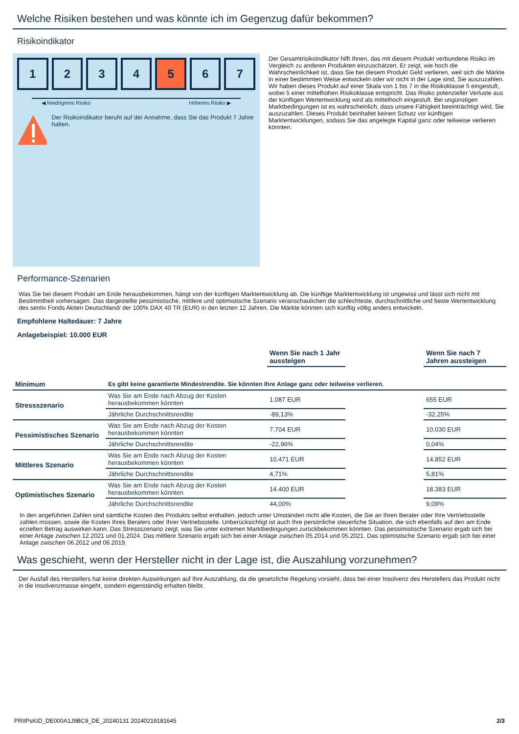Welche Risiken bestehen und was könnte ich im Gegenzug dafür bekommen?
Risikoindikator
1 2 3 4 5 6 7
◀ Niedrigeres Risiko Höheres Risiko ▶
Der Risikoindikator beruht auf der Annahme, dass Sie das Produkt 7 Jahre halten.
Der Gesamtrisikoindikator hilft Ihnen, das mit diesem Produkt verbundene Risiko im Vergleich zu anderen Produkten einzuschätzen. Er zeigt, wie hoch die Wahrscheinlichkeit ist, dass Sie bei diesem Produkt Geld verlieren, weil sich die Märkte in einer bestimmten Weise entwickeln oder wir nicht in der Lage sind, Sie auszuzahlen. Wir haben dieses Produkt auf einer Skala von 1 bis 7 in die Risikoklasse 5 eingestuft, wobei 5 einer mittelhohen Risikoklasse entspricht. Das Risiko potenzieller Verluste aus der künftigen Wertentwicklung wird als mittelhoch eingestuft. Bei ungünstigen Marktbedingungen ist es wahrscheinlich, dass unsere Fähigkeit beeinträchtigt wird, Sie auszuzahlen. Dieses Produkt beinhaltet keinen Schutz vor künftigen Marktentwicklungen, sodass Sie das angelegte Kapital ganz oder teilweise verlieren könnten.
Performance-Szenarien
Was Sie bei diesem Produkt am Ende herausbekommen, hängt von der künftigen Marktentwicklung ab. Die künftige Marktentwicklung ist ungewiss und lässt sich nicht mit Bestimmtheit vorhersagen. Das dargestellte pessimistische, mittlere und optimistische Szenario veranschaulichen die schlechteste, durchschnittliche und beste Wertentwicklung des sentix Fonds Aktien Deutschland/ der 100% DAX 40 TR (EUR) in den letzten 12 Jahren. Die Märkte könnten sich künftig völlig anders entwickeln.
Empfohlene Haltedauer: 7 Jahre
Anlagebeispiel: 10.000 EUR
| | | Wenn Sie nach 1 Jahr aussteigen | | Wenn Sie nach 7 Jahren aussteigen |
| Minimum | Es gibt keine garantierte Mindestrendite. Sie könnten Ihre Anlage ganz oder teilweise verlieren. | | | |
| Stressszenario | Was Sie am Ende nach Abzug der Kosten herausbekommen könnten | 1.087 EUR | | 655 EUR |
| | Jährliche Durchschnittsrendite | -89,13% | | -32,25% |
| Pessimistisches Szenario | Was Sie am Ende nach Abzug der Kosten herausbekommen könnten | 7.704 EUR | | 10.030 EUR |
| | Jährliche Durchschnittsrendite | -22,96% | | 0,04% |
| Mittleres Szenario | Was Sie am Ende nach Abzug der Kosten herausbekommen könnten | 10.471 EUR | | 14.852 EUR |
| | Jährliche Durchschnittsrendite | 4,71% | | 5,81% |
| Optimistisches Szenario | Was Sie am Ende nach Abzug der Kosten herausbekommen könnten | 14.400 EUR | | 18.383 EUR |
| | Jährliche Durchschnittsrendite | 44,00% | | 9,09% |
In den angeführten Zahlen sind sämtliche Kosten des Produkts selbst enthalten, jedoch unter Umständen nicht alle Kosten, die Sie an Ihren Berater oder Ihre Vertriebsstelle zahlen müssen, sowie die Kosten Ihres Beraters oder Ihrer Vertriebsstelle. Unberücksichtigt ist auch Ihre persönliche steuerliche Situation, die sich ebenfalls auf den am Ende erzielten Betrag auswirken kann. Das Stressszenario zeigt, was Sie unter extremen Marktbedingungen zurückbekommen könnten. Das pessimistische Szenario ergab sich bei einer Anlage zwischen 12.2021 und 01.2024. Das mittlere Szenario ergab sich bei einer Anlage zwischen 05.2014 und 05.2021. Das optimistische Szenario ergab sich bei einer Anlage zwischen 06.2012 und 06.2019.
Was geschieht, wenn der Hersteller nicht in der Lage ist, die Auszahlung vorzunehmen?
Der Ausfall des Herstellers hat keine direkten Auswirkungen auf Ihre Auszahlung, da die gesetzliche Regelung vorsieht, dass bei einer Insolvenz des Herstellers das Produkt nicht in die Insolvenzmasse eingeht, sondern eigenständig erhalten bleibt.
PRIIPsKID_DE000A1J9BC9_DE_20240131 20240219181645 2/3